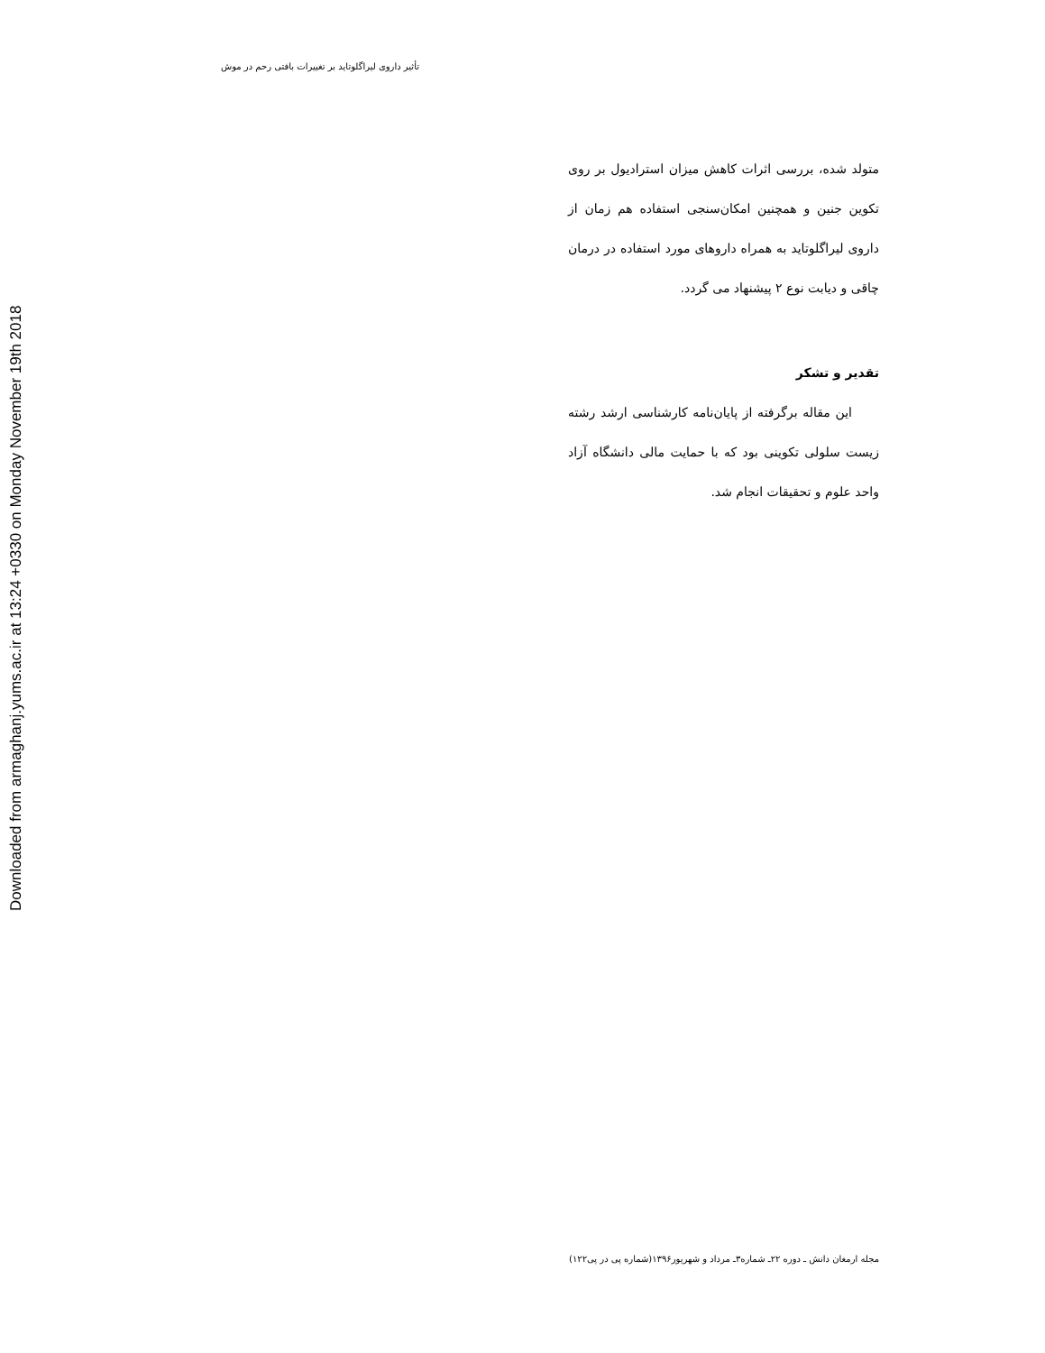تأثیر داروی لیراگلوتاید بر تغییرات بافتی رحم در موش
Downloaded from armaghanj.yums.ac.ir at 13:24 +0330 on Monday November 19th 2018
متولد شده، بررسی اثرات کاهش میزان استرادیول بر روی تکوین جنین و همچنین امکان‌سنجی استفاده هم زمان از داروی لیراگلوتاید به همراه داروهای مورد استفاده در درمان چاقی و دیابت نوع ۲ پیشنهاد می گردد.
تقدیر و تشکر
این مقاله برگرفته از پایان‌نامه کارشناسی ارشد رشته زیست سلولی تکوینی بود که با حمایت مالی دانشگاه آزاد واحد علوم و تحقیقات انجام شد.
مجله ارمغان دانش ـ دوره ۲۲ـ شماره۳ـ مرداد و شهریور۱۳۹۶(شماره پی در پی۱۲۲)